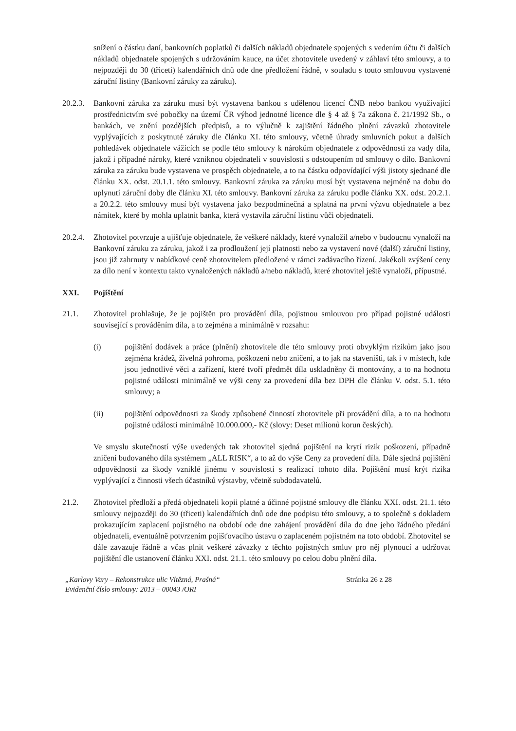snížení o částku daní, bankovních poplatků či dalších nákladů objednatele spojených s vedením účtu či dalších nákladů objednatele spojených s udržováním kauce, na účet zhotovitele uvedený v záhlaví této smlouvy, a to nejpozději do 30 (třiceti) kalendářních dnů ode dne předložení řádně, v souladu s touto smlouvou vystavené záruční listiny (Bankovní záruky za záruku).
20.2.3.
Bankovní záruka za záruku musí být vystavena bankou s udělenou licencí ČNB nebo bankou využívající prostřednictvím své pobočky na území ČR výhod jednotné licence dle § 4 až § 7a zákona č. 21/1992 Sb., o bankách, ve znění pozdějších předpisů, a to výlučně k zajištění řádného plnění závazků zhotovitele vyplývajících z poskytnuté záruky dle článku XI. této smlouvy, včetně úhrady smluvních pokut a dalších pohledávek objednatele vážících se podle této smlouvy k nárokům objednatele z odpovědnosti za vady díla, jakož i případné nároky, které vzniknou objednateli v souvislosti s odstoupením od smlouvy o dílo. Bankovní záruka za záruku bude vystavena ve prospěch objednatele, a to na částku odpovídající výši jistoty sjednané dle článku XX. odst. 20.1.1. této smlouvy. Bankovní záruka za záruku musí být vystavena nejméně na dobu do uplynutí záruční doby dle článku XI. této smlouvy. Bankovní záruka za záruku podle článku XX. odst. 20.2.1. a 20.2.2. této smlouvy musí být vystavena jako bezpodmínečná a splatná na první výzvu objednatele a bez námitek, které by mohla uplatnit banka, která vystavila záruční listinu vůči objednateli.
20.2.4.
Zhotovitel potvrzuje a ujišťuje objednatele, že veškeré náklady, které vynaložil a/nebo v budoucnu vynaloží na Bankovní záruku za záruku, jakož i za prodloužení její platnosti nebo za vystavení nové (další) záruční listiny, jsou již zahrnuty v nabídkové ceně zhotovitelem předložené v rámci zadávacího řízení. Jakékoli zvýšení ceny za dílo není v kontextu takto vynaložených nákladů a/nebo nákladů, které zhotovitel ještě vynaloží, přípustné.
XXI. Pojištění
21.1. Zhotovitel prohlašuje, že je pojištěn pro provádění díla, pojistnou smlouvou pro případ pojistné události související s prováděním díla, a to zejména a minimálně v rozsahu:
(i) pojištění dodávek a práce (plnění) zhotovitele dle této smlouvy proti obvyklým rizikům jako jsou zejména krádež, živelná pohroma, poškození nebo zničení, a to jak na staveništi, tak i v místech, kde jsou jednotlivé věci a zařízení, které tvoří předmět díla uskladněny či montovány, a to na hodnotu pojistné události minimálně ve výši ceny za provedení díla bez DPH dle článku V. odst. 5.1. této smlouvy; a
(ii) pojištění odpovědnosti za škody způsobené činností zhotovitele při provádění díla, a to na hodnotu pojistné události minimálně 10.000.000,- Kč (slovy: Deset milionů korun českých).
Ve smyslu skutečností výše uvedených tak zhotovitel sjedná pojištění na krytí rizik poškození, případně zničení budovaného díla systémem „ALL RISK“, a to až do výše Ceny za provedení díla. Dále sjedná pojištění odpovědnosti za škody vzniklé jinému v souvislosti s realizací tohoto díla. Pojištění musí krýt rizika vyplývající z činnosti všech účastníků výstavby, včetně subdodavatelů.
21.2. Zhotovitel předloží a předá objednateli kopii platné a účinné pojistné smlouvy dle článku XXI. odst. 21.1. této smlouvy nejpozději do 30 (třiceti) kalendářních dnů ode dne podpisu této smlouvy, a to společně s dokladem prokazujícím zaplacení pojistného na období ode dne zahájení provádění díla do dne jeho řádného předání objednateli, eventuálně potvrzením pojišťovacího ústavu o zaplaceném pojistném na toto období. Zhotovitel se dále zavazuje řádně a včas plnit veškeré závazky z těchto pojistných smluv pro něj plynoucí a udržovat pojištění dle ustanovení článku XXI. odst. 21.1. této smlouvy po celou dobu plnění díla.
„Karlovy Vary – Rekonstrukce ulic Vítězná, Prašná“Evidenční číslo smlouvy: 2013 – 00043 /ORI
Stránka 26 z 28